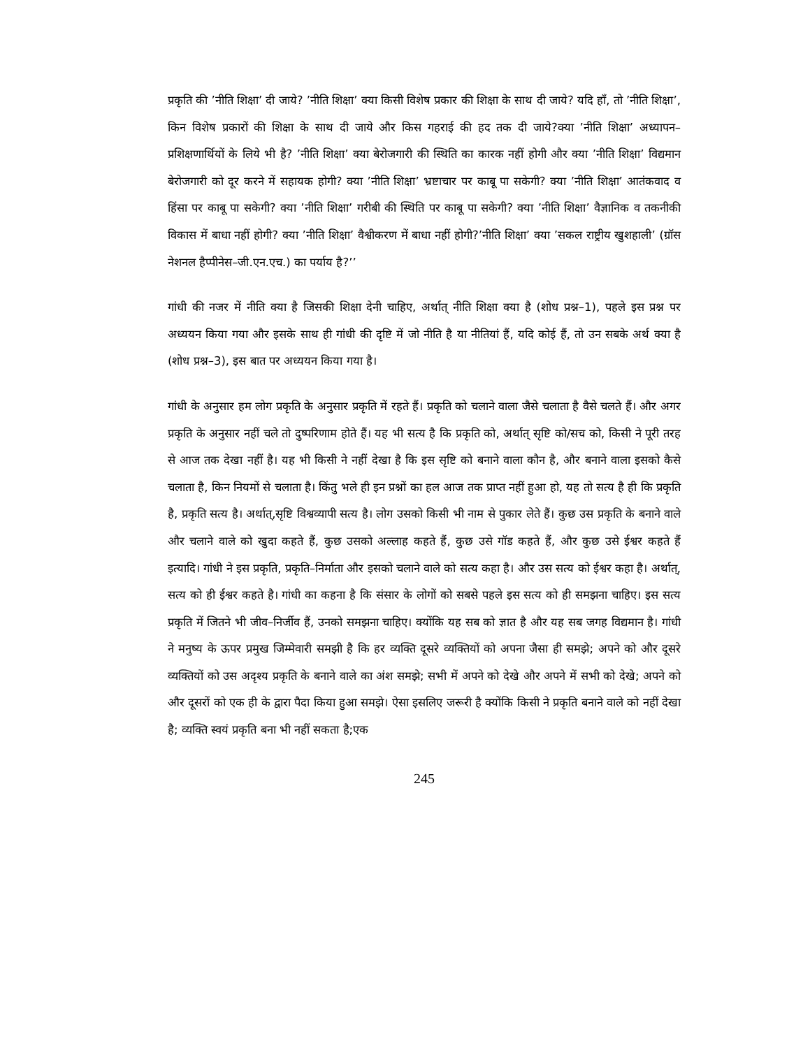प्रकृति की ’नीति शिक्षा’ दी जाये? ’नीति शिक्षा’ क्या किसी विशेष प्रकार की शिक्षा के साथ दी जाये? यदि हाँ, तो ’नीति शिक्षा’, किन विशेष प्रकारों की शिक्षा के साथ दी जाये और किस गहराई की हद तक दी जाये?क्या ’नीति शिक्षा’ अध्यापन–प्रशिक्षणार्थियों के लिये भी है? ’नीति शिक्षा’ क्या बेरोजगारी की स्थिति का कारक नहीं होगी और क्या ’नीति शिक्षा’ विद्यमान बेरोजगारी को दूर करने में सहायक होगी? क्या ’नीति शिक्षा’ भ्रष्टाचार पर काबू पा सकेगी? क्या ’नीति शिक्षा’ आतंकवाद व हिंसा पर काबू पा सकेगी? क्या ’नीति शिक्षा’ गरीबी की स्थिति पर काबू पा सकेगी? क्या ’नीति शिक्षा’ वैज्ञानिक व तकनीकी विकास में बाधा नहीं होगी? क्या ’नीति शिक्षा’ वैश्वीकरण में बाधा नहीं होगी?’नीति शिक्षा’ क्या ’सकल राष्ट्रीय खुशहाली’ (ग्रॉस नेशनल हैप्पीनेस–जी.एन.एच.) का पर्याय है?’’
गांधी की नजर में नीति क्या है जिसकी शिक्षा देनी चाहिए, अर्थात् नीति शिक्षा क्या है (शोध प्रश्न–1), पहले इस प्रश्न पर अध्ययन किया गया और इसके साथ ही गांधी की दृष्टि में जो नीति है या नीतियां हैं, यदि कोई हैं, तो उन सबके अर्थ क्या है (शोध प्रश्न–3), इस बात पर अध्ययन किया गया है।
गांधी के अनुसार हम लोग प्रकृति के अनुसार प्रकृति में रहते हैं। प्रकृति को चलाने वाला जैसे चलाता है वैसे चलते हैं। और अगर प्रकृति के अनुसार नहीं चले तो दुष्परिणाम होते हैं। यह भी सत्य है कि प्रकृति को, अर्थात् सृष्टि को/सच को, किसी ने पूरी तरह से आज तक देखा नहीं है। यह भी किसी ने नहीं देखा है कि इस सृष्टि को बनाने वाला कौन है, और बनाने वाला इसको कैसे चलाता है, किन नियमों से चलाता है। किंतु भले ही इन प्रश्नों का हल आज तक प्राप्त नहीं हुआ हो, यह तो सत्य है ही कि प्रकृति है, प्रकृति सत्य है। अर्थात्,सृष्टि विश्वव्यापी सत्य है। लोग उसको किसी भी नाम से पुकार लेते हैं। कुछ उस प्रकृति के बनाने वाले और चलाने वाले को खुदा कहते हैं, कुछ उसको अल्लाह कहते हैं, कुछ उसे गॉड कहते हैं, और कुछ उसे ईश्वर कहते हैं इत्यादि। गांधी ने इस प्रकृति, प्रकृति–निर्माता और इसको चलाने वाले को सत्य कहा है। और उस सत्य को ईश्वर कहा है। अर्थात्, सत्य को ही ईश्वर कहते है। गांधी का कहना है कि संसार के लोगों को सबसे पहले इस सत्य को ही समझना चाहिए। इस सत्य प्रकृति में जितने भी जीव–निर्जीव हैं, उनको समझना चाहिए। क्योंकि यह सब को ज्ञात है और यह सब जगह विद्यमान है। गांधी ने मनुष्य के ऊपर प्रमुख जिम्मेवारी समझी है कि हर व्यक्ति दूसरे व्यक्तियों को अपना जैसा ही समझे; अपने को और दूसरे व्यक्तियों को उस अदृश्य प्रकृति के बनाने वाले का अंश समझे; सभी में अपने को देखे और अपने में सभी को देखे; अपने को और दूसरों को एक ही के द्वारा पैदा किया हुआ समझे। ऐसा इसलिए जरूरी है क्योंकि किसी ने प्रकृति बनाने वाले को नहीं देखा है; व्यक्ति स्वयं प्रकृति बना भी नहीं सकता है;एक
245